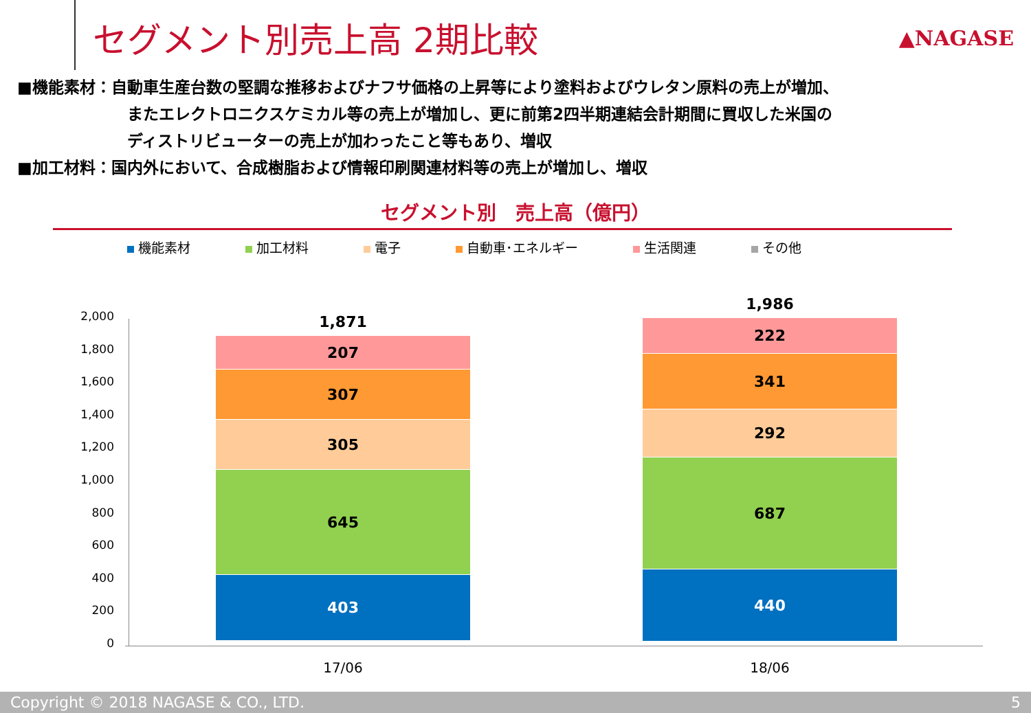セグメント別売上高 2期比較 ▲NAGASE
■機能素材：自動車生産台数の堅調な推移およびナフサ価格の上昇等により塗料およびウレタン原料の売上が増加、
またエレクトロニクスケミカル等の売上が増加し、更に前第2四半期連結会計期間に買収した米国の
ディストリビューターの売上が加わったこと等もあり、増収
■加工材料：国内外において、合成樹脂および情報印刷関連材料等の売上が増加し、増収
セグメント別　売上高（億円）
機能素材 加工材料 電子 自動車･エネルギー 生活関連 その他
2,000
1,800
1,600
1,400
1,200
1,000
800
600
400
200
0
1,871
207
307
305
645
403
1,986
222
341
292
687
440
17/06 18/06
Copyright © 2018 NAGASE & CO., LTD. 5